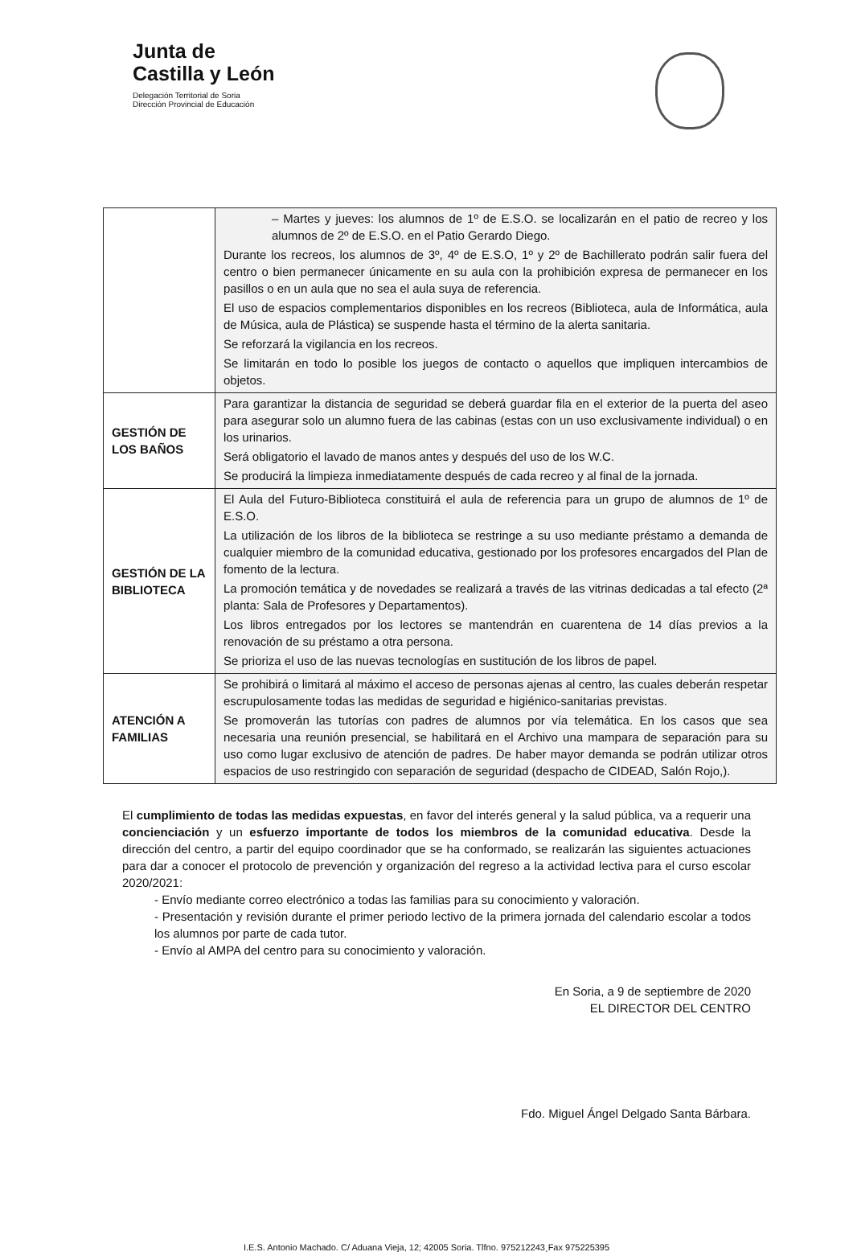Junta de
Castilla y León
Delegación Territorial de Soria
Dirección Provincial de Educación
| | – Martes y jueves: los alumnos de 1º de E.S.O. se localizarán en el patio de recreo y los alumnos de 2º de E.S.O. en el Patio Gerardo Diego. Durante los recreos, los alumnos de 3º, 4º de E.S.O, 1º y 2º de Bachillerato podrán salir fuera del centro o bien permanecer únicamente en su aula con la prohibición expresa de permanecer en los pasillos o en un aula que no sea el aula suya de referencia. El uso de espacios complementarios disponibles en los recreos (Biblioteca, aula de Informática, aula de Música, aula de Plástica) se suspende hasta el término de la alerta sanitaria. Se reforzará la vigilancia en los recreos. Se limitarán en todo lo posible los juegos de contacto o aquellos que impliquen intercambios de objetos. |
| GESTIÓN DE LOS BAÑOS | Para garantizar la distancia de seguridad se deberá guardar fila en el exterior de la puerta del aseo para asegurar solo un alumno fuera de las cabinas (estas con un uso exclusivamente individual) o en los urinarios. Será obligatorio el lavado de manos antes y después del uso de los W.C. Se producirá la limpieza inmediatamente después de cada recreo y al final de la jornada. |
| GESTIÓN DE LA BIBLIOTECA | El Aula del Futuro-Biblioteca constituirá el aula de referencia para un grupo de alumnos de 1º de E.S.O. La utilización de los libros de la biblioteca se restringe a su uso mediante préstamo a demanda de cualquier miembro de la comunidad educativa, gestionado por los profesores encargados del Plan de fomento de la lectura. La promoción temática y de novedades se realizará a través de las vitrinas dedicadas a tal efecto (2ª planta: Sala de Profesores y Departamentos). Los libros entregados por los lectores se mantendrán en cuarentena de 14 días previos a la renovación de su préstamo a otra persona. Se prioriza el uso de las nuevas tecnologías en sustitución de los libros de papel. |
| ATENCIÓN A FAMILIAS | Se prohibirá o limitará al máximo el acceso de personas ajenas al centro, las cuales deberán respetar escrupulosamente todas las medidas de seguridad e higiénico-sanitarias previstas. Se promoverán las tutorías con padres de alumnos por vía telemática. En los casos que sea necesaria una reunión presencial, se habilitará en el Archivo una mampara de separación para su uso como lugar exclusivo de atención de padres. De haber mayor demanda se podrán utilizar otros espacios de uso restringido con separación de seguridad (despacho de CIDEAD, Salón Rojo,). |
El cumplimiento de todas las medidas expuestas, en favor del interés general y la salud pública, va a requerir una concienciación y un esfuerzo importante de todos los miembros de la comunidad educativa. Desde la dirección del centro, a partir del equipo coordinador que se ha conformado, se realizarán las siguientes actuaciones para dar a conocer el protocolo de prevención y organización del regreso a la actividad lectiva para el curso escolar 2020/2021:
- Envío mediante correo electrónico a todas las familias para su conocimiento y valoración.
- Presentación y revisión durante el primer periodo lectivo de la primera jornada del calendario escolar a todos los alumnos por parte de cada tutor.
- Envío al AMPA del centro para su conocimiento y valoración.
En Soria, a 9 de septiembre de 2020
EL DIRECTOR DEL CENTRO
Fdo. Miguel Ángel Delgado Santa Bárbara.
I.E.S. Antonio Machado. C/ Aduana Vieja, 12; 42005 Soria. Tlfno. 975212243¸Fax 975225395